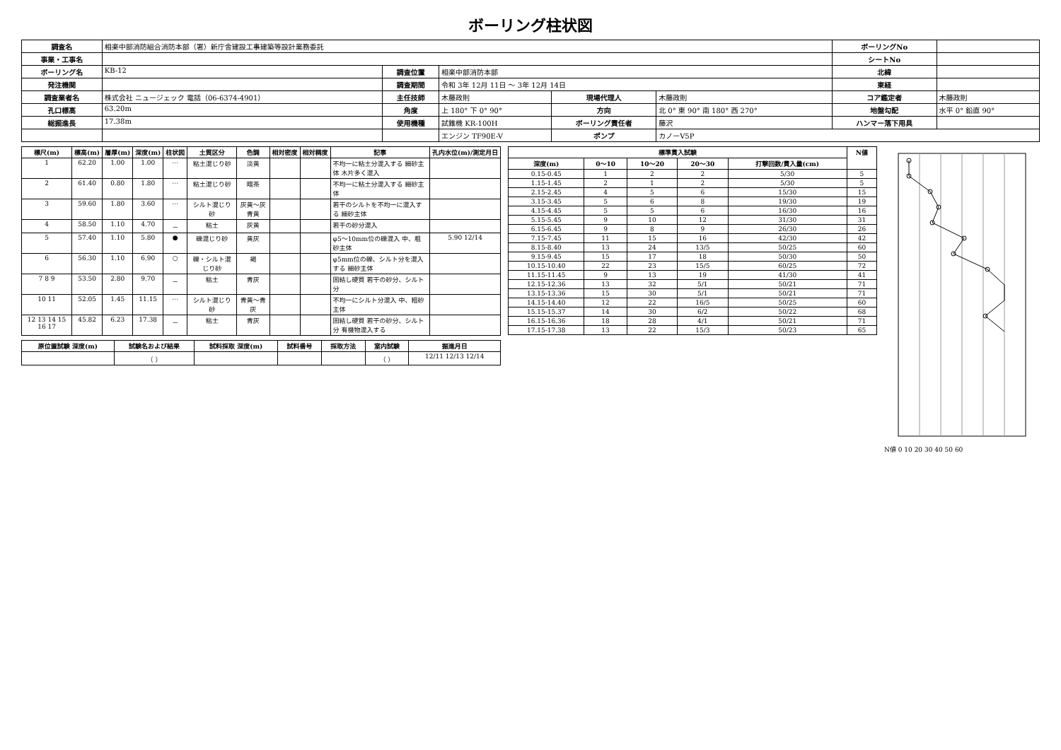ボーリング柱状図
| 調査名 | 相楽中部消防組合消防本部（署）新庁舎建設工事建築等設計業務委託 | | | | | ボーリングNo | |
| 事業・工事名 | | | | | | シートNo | |
| ボーリング名 | KB-12 | 調査位置 | 相楽中部消防本部 | | | 北緯 | |
| 発注機関 | | 調査期間 | 令和 3年 12月 11日 ～ 3年 12月 14日 | | | 東経 | |
| 調査業者名 | 株式会社 ニュージェック 電話（06-6374-4901） | 主任技師 | 木藤政則 | 現場代理人 | 木藤政則 | コア鑑定者 | 木藤政則 |
| 孔口標高 | 63.20m | 角度 | 上 180° 下 0° 90° | 方向 | 北 0° 東 90° 南 180° 西 270° | 地盤勾配 | 水平 0° 鉛直 90° |
| 総掘進長 | 17.38m | 使用機種 | 試錐機 KR-100H | ボーリング責任者 | 藤沢 | ハンマー落下用具 | |
| | | | エンジン TF90E-V | ポンプ | カノーV5P | | |
| 標尺(m) | 標高(m) | 層厚(m) | 深度(m) | 柱状図 | 土質区分 | 色調 | 相対密度 | 相対稠度 | 記事 | 孔内水位(m)/測定月日 |
| --- | --- | --- | --- | --- | --- | --- | --- | --- | --- | --- |
| 1 | 62.20 | 1.00 | 1.00 | ⋯ | 粘土混じり砂 | 淡黄 | | | 不均一に粘土分混入する 細砂主体 木片多く混入 | |
| 2 | 61.40 | 0.80 | 1.80 | ⋯ | 粘土混じり砂 | 暗茶 | | | 不均一に粘土分混入する 細砂主体 | |
| 3 | 59.60 | 1.80 | 3.60 | ⋯ | シルト混じり砂 | 灰黄～灰青黄 | | | 若干のシルトを不均一に混入する 細砂主体 | |
| 4 | 58.50 | 1.10 | 4.70 | － | 粘土 | 灰黄 | | | 若干の砂分混入 | |
| 5 | 57.40 | 1.10 | 5.80 | ● | 礫混じり砂 | 黄灰 | | | φ5～10mm位の礫混入 中、粗砂主体 | 5.90 12/14 |
| 6 | 56.30 | 1.10 | 6.90 | ○ | 礫・シルト混じり砂 | 褐 | | | φ5mm位の礫、シルト分を混入する 細砂主体 | |
| 7 8 9 | 53.50 | 2.80 | 9.70 | － | 粘土 | 青灰 | | | 固結し硬質 若干の砂分、シルト分 | |
| 10 11 | 52.05 | 1.45 | 11.15 | ⋯ | シルト混じり砂 | 青黄～青灰 | | | 不均一にシルト分混入 中、粗砂主体 | |
| 12 13 14 15 16 17 | 45.82 | 6.23 | 17.38 | － | 粘土 | 青灰 | | | 固結し硬質 若干の砂分、シルト分 有機物混入する | |
| 原位置試験 深度(m) | 試験名および結果 | 試料採取 深度(m) | 試料番号 | 採取方法 | 室内試験 | 掘進月日 |
| --- | --- | --- | --- | --- | --- | --- |
| | （ ） | | | | （ ） | 12/11 12/13 12/14 |
| 標準貫入試験 | | | | | N値 |
| --- | --- | --- | --- | --- | --- |
| 深度(m) | 0～10 | 10～20 | 20～30 | 打撃回数/貫入量(cm) | |
| 0.15-0.45 | 1 | 2 | 2 | 5/30 | 5 |
| 1.15-1.45 | 2 | 1 | 2 | 5/30 | 5 |
| 2.15-2.45 | 4 | 5 | 6 | 15/30 | 15 |
| 3.15-3.45 | 5 | 6 | 8 | 19/30 | 19 |
| 4.15-4.45 | 5 | 5 | 6 | 16/30 | 16 |
| 5.15-5.45 | 9 | 10 | 12 | 31/30 | 31 |
| 6.15-6.45 | 9 | 8 | 9 | 26/30 | 26 |
| 7.15-7.45 | 11 | 15 | 16 | 42/30 | 42 |
| 8.15-8.40 | 13 | 24 | 13/5 | 50/25 | 60 |
| 9.15-9.45 | 15 | 17 | 18 | 50/30 | 50 |
| 10.15-10.40 | 22 | 23 | 15/5 | 60/25 | 72 |
| 11.15-11.45 | 9 | 13 | 19 | 41/30 | 41 |
| 12.15-12.36 | 13 | 32 | 5/1 | 50/21 | 71 |
| 13.15-13.36 | 15 | 30 | 5/1 | 50/21 | 71 |
| 14.15-14.40 | 12 | 22 | 16/5 | 50/25 | 60 |
| 15.15-15.37 | 14 | 30 | 6/2 | 50/22 | 68 |
| 16.15-16.36 | 18 | 28 | 4/1 | 50/21 | 71 |
| 17.15-17.38 | 13 | 22 | 15/3 | 50/23 | 65 |
N値 0 10 20 30 40 50 60